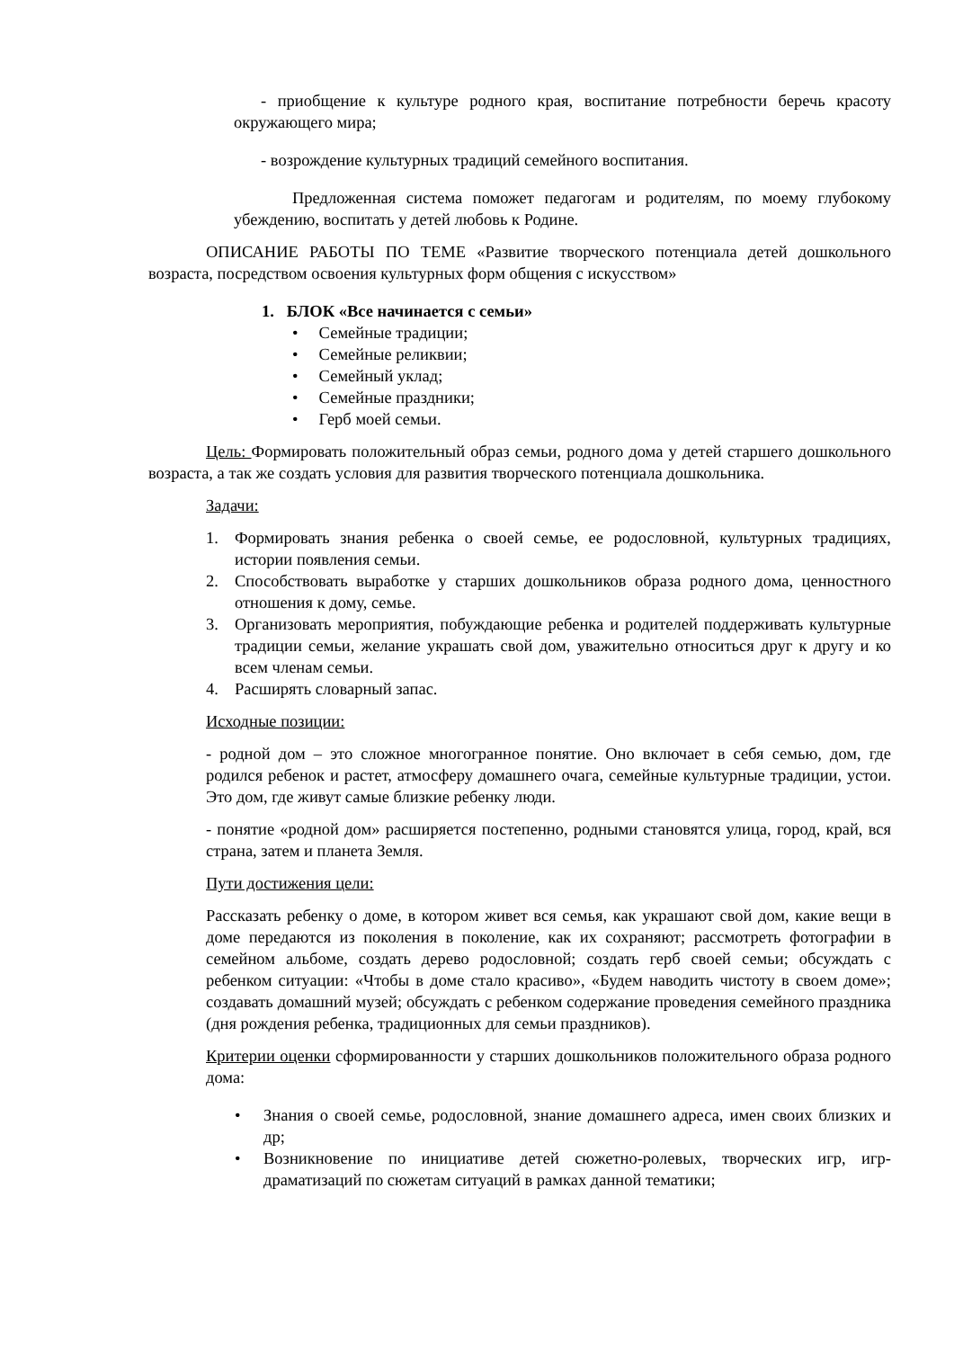- приобщение к культуре родного края, воспитание потребности беречь красоту окружающего мира;
- возрождение культурных традиций семейного воспитания.
Предложенная система поможет педагогам и родителям, по моему глубокому убеждению, воспитать у детей любовь к Родине.
ОПИСАНИЕ РАБОТЫ ПО ТЕМЕ «Развитие творческого потенциала детей дошкольного возраста, посредством освоения культурных форм общения с искусством»
1. БЛОК «Все начинается с семьи»
• Семейные традиции;
• Семейные реликвии;
• Семейный уклад;
• Семейные праздники;
• Герб моей семьи.
Цель: Формировать положительный образ семьи, родного дома у детей старшего дошкольного возраста, а так же создать условия для развития творческого потенциала дошкольника.
Задачи:
1. Формировать знания ребенка о своей семье, ее родословной, культурных традициях, истории появления семьи.
2. Способствовать выработке у старших дошкольников образа родного дома, ценностного отношения к дому, семье.
3. Организовать мероприятия, побуждающие ребенка и родителей поддерживать культурные традиции семьи, желание украшать свой дом, уважительно относиться друг к другу и ко всем членам семьи.
4. Расширять словарный запас.
Исходные позиции:
- родной дом – это сложное многогранное понятие. Оно включает в себя семью, дом, где родился ребенок и растет, атмосферу домашнего очага, семейные культурные традиции, устои. Это дом, где живут самые близкие ребенку люди.
- понятие «родной дом» расширяется постепенно, родными становятся улица, город, край, вся страна, затем и планета Земля.
Пути достижения цели:
Рассказать ребенку о доме, в котором живет вся семья, как украшают свой дом, какие вещи в доме передаются из поколения в поколение, как их сохраняют; рассмотреть фотографии в семейном альбоме, создать дерево родословной; создать герб своей семьи; обсуждать с ребенком ситуации: «Чтобы в доме стало красиво», «Будем наводить чистоту в своем доме»; создавать домашний музей; обсуждать с ребенком содержание проведения семейного праздника (дня рождения ребенка, традиционных для семьи праздников).
Критерии оценки сформированности у старших дошкольников положительного образа родного дома:
• Знания о своей семье, родословной, знание домашнего адреса, имен своих близких и др;
• Возникновение по инициативе детей сюжетно-ролевых, творческих игр, игр-драматизаций по сюжетам ситуаций в рамках данной тематики;